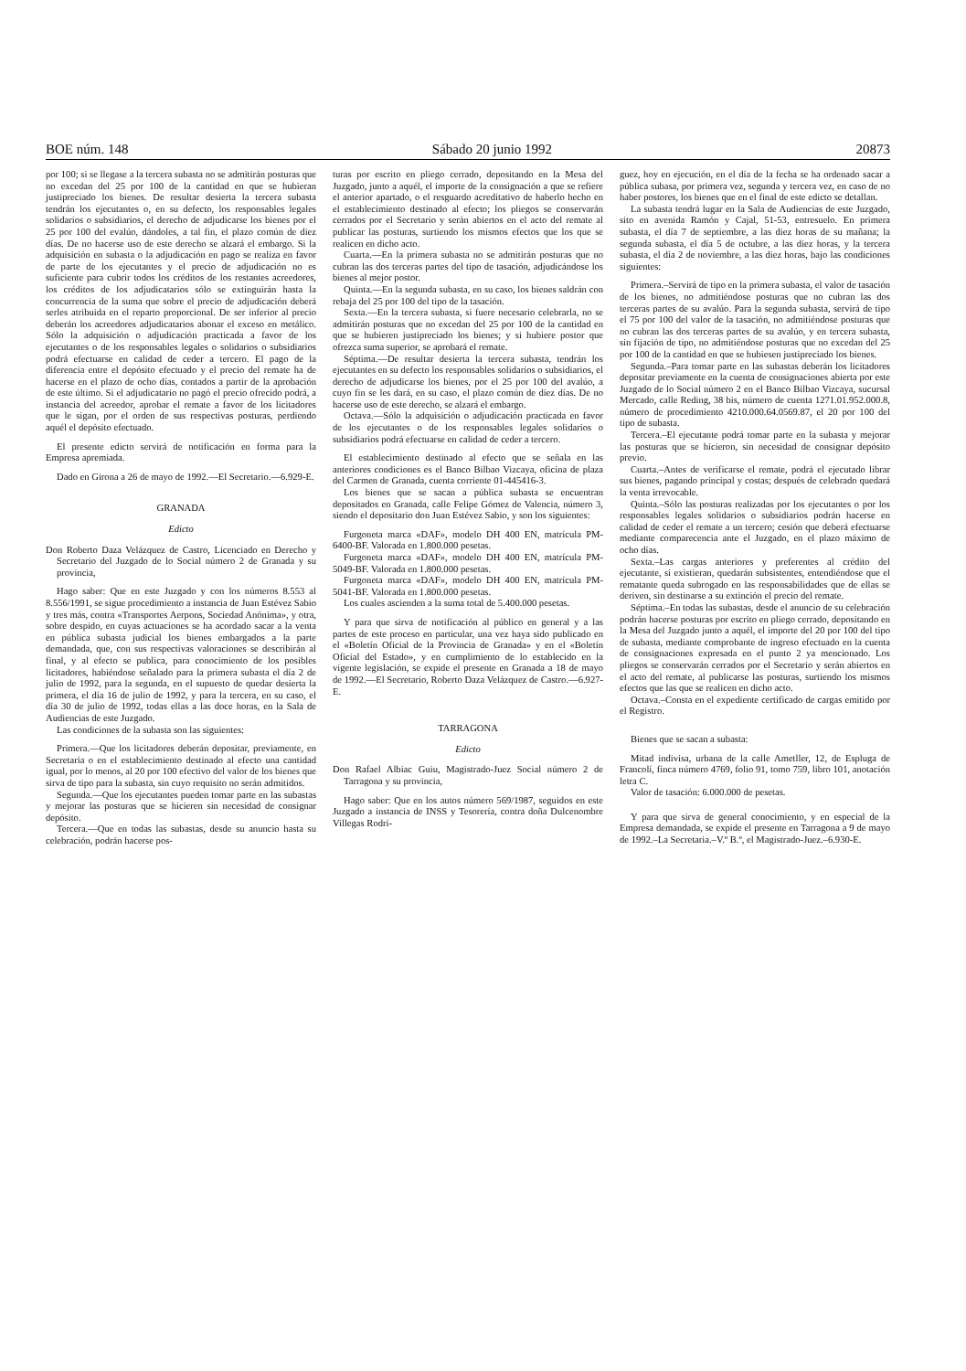BOE núm. 148 Sábado 20 junio 1992 20873
por 100; si se llegase a la tercera subasta no se admitirán posturas que no excedan del 25 por 100 de la cantidad en que se hubieran justipreciado los bienes. De resultar desierta la tercera subasta tendrán los ejecutantes o, en su defecto, los responsables legales solidarios o subsidiarios, el derecho de adjudicarse los bienes por el 25 por 100 del evalúo, dándoles, a tal fin, el plazo común de diez días. De no hacerse uso de este derecho se alzará el embargo. Si la adquisición en subasta o la adjudicación en pago se realiza en favor de parte de los ejecutantes y el precio de adjudicación no es suficiente para cubrir todos los créditos de los restantes acreedores, los créditos de los adjudicatarios sólo se extinguirán hasta la concurrencia de la suma que sobre el precio de adjudicación deberá serles atribuida en el reparto proporcional. De ser inferior al precio deberán los acreedores adjudicatarios abonar el exceso en metálico. Sólo la adquisición o adjudicación practicada a favor de los ejecutantes o de los responsables legales o solidarios o subsidiarios podrá efectuarse en calidad de ceder a tercero. El pago de la diferencia entre el depósito efectuado y el precio del remate ha de hacerse en el plazo de ocho días, contados a partir de la aprobación de este último. Si el adjudicatario no pagó el precio ofrecido podrá, a instancia del acreedor, aprobar el remate a favor de los licitadores que le sigan, por el orden de sus respectivas posturas, perdiendo aquél el depósito efectuado.
El presente edicto servirá de notificación en forma para la Empresa apremiada.
Dado en Girona a 26 de mayo de 1992.—El Secretario.—6.929-E.
GRANADA
Edicto
Don Roberto Daza Velázquez de Castro, Licenciado en Derecho y Secretario del Juzgado de lo Social número 2 de Granada y su provincia,
Hago saber: Que en este Juzgado y con los números 8.553 al 8.556/1991, se sigue procedimiento a instancia de Juan Estévez Sabio y tres más, contra «Transportes Aerpons, Sociedad Anónima», y otra, sobre despido, en cuyas actuaciones se ha acordado sacar a la venta en pública subasta judicial los bienes embargados a la parte demandada, que, con sus respectivas valoraciones se describirán al final, y al efecto se publica, para conocimiento de los posibles licitadores, habiéndose señalado para la primera subasta el día 2 de julio de 1992, para la segunda, en el supuesto de quedar desierta la primera, el día 16 de julio de 1992, y para la tercera, en su caso, el día 30 de julio de 1992, todas ellas a las doce horas, en la Sala de Audiencias de este Juzgado.
Las condiciones de la subasta son las siguientes:
Primera.—Que los licitadores deberán depositar, previamente, en Secretaría o en el establecimiento destinado al efecto una cantidad igual, por lo menos, al 20 por 100 efectivo del valor de los bienes que sirva de tipo para la subasta, sin cuyo requisito no serán admitidos.
Segunda.—Que los ejecutantes pueden tomar parte en las subastas y mejorar las posturas que se hicieren sin necesidad de consignar depósito.
Tercera.—Que en todas las subastas, desde su anuncio hasta su celebración, podrán hacerse pos-
turas por escrito en pliego cerrado, depositando en la Mesa del Juzgado, junto a aquél, el importe de la consignación a que se refiere el anterior apartado, o el resguardo acreditativo de haberlo hecho en el establecimiento destinado al efecto; los pliegos se conservarán cerrados por el Secretario y serán abiertos en el acto del remate al publicar las posturas, surtiendo los mismos efectos que los que se realicen en dicho acto.
Cuarta.—En la primera subasta no se admitirán posturas que no cubran las dos terceras partes del tipo de tasación, adjudicándose los bienes al mejor postor.
Quinta.—En la segunda subasta, en su caso, los bienes saldrán con rebaja del 25 por 100 del tipo de la tasación.
Sexta.—En la tercera subasta, si fuere necesario celebrarla, no se admitirán posturas que no excedan del 25 por 100 de la cantidad en que se hubieren justipreciado los bienes; y si hubiere postor que ofrezca suma superior, se aprobará el remate.
Séptima.—De resultar desierta la tercera subasta, tendrán los ejecutantes en su defecto los responsables solidarios o subsidiarios, el derecho de adjudicarse los bienes, por el 25 por 100 del avalúo, a cuyo fin se les dará, en su caso, el plazo común de diez días. De no hacerse uso de este derecho, se alzará el embargo.
Octava.—Sólo la adquisición o adjudicación practicada en favor de los ejecutantes o de los responsables legales solidarios o subsidiarios podrá efectuarse en calidad de ceder a tercero.
El establecimiento destinado al efecto que se señala en las anteriores condiciones es el Banco Bilbao Vizcaya, oficina de plaza del Carmen de Granada, cuenta corriente 01-445416-3.
Los bienes que se sacan a pública subasta se encuentran depositados en Granada, calle Felipe Gómez de Valencia, número 3, siendo el depositario don Juan Estévez Sabio, y son los siguientes:
Furgoneta marca «DAF», modelo DH 400 EN, matrícula PM-6400-BF. Valorada en 1.800.000 pesetas.
Furgoneta marca «DAF», modelo DH 400 EN, matrícula PM-5049-BF. Valorada en 1.800.000 pesetas.
Furgoneta marca «DAF», modelo DH 400 EN, matrícula PM-5041-BF. Valorada en 1.800.000 pesetas.
Los cuales ascienden a la suma total de 5.400.000 pesetas.
Y para que sirva de notificación al público en general y a las partes de este proceso en particular, una vez haya sido publicado en el «Boletín Oficial de la Provincia de Granada» y en el «Boletín Oficial del Estado», y en cumplimiento de lo establecido en la vigente legislación, se expide el presente en Granada a 18 de mayo de 1992.—El Secretario, Roberto Daza Velázquez de Castro.—6.927-E.
TARRAGONA
Edicto
Don Rafael Albiac Guiu, Magistrado-Juez Social número 2 de Tarragona y su provincia,
Hago saber: Que en los autos número 569/1987, seguidos en este Juzgado a instancia de INSS y Tesorería, contra doña Dulcenombre Villegas Rodrí-
guez, hoy en ejecución, en el día de la fecha se ha ordenado sacar a pública subasa, por primera vez, segunda y tercera vez, en caso de no haber postores, los bienes que en el final de este edicto se detallan.
La subasta tendrá lugar en la Sala de Audiencias de este Juzgado, sito en avenida Ramón y Cajal, 51-53, entresuelo. En primera subasta, el día 7 de septiembre, a las diez horas de su mañana; la segunda subasta, el día 5 de octubre, a las diez horas, y la tercera subasta, el día 2 de noviembre, a las diez horas, bajo las condiciones siguientes:
Primera.–Servirá de tipo en la primera subasta, el valor de tasación de los bienes, no admitiéndose posturas que no cubran las dos terceras partes de su avalúo. Para la segunda subasta, servirá de tipo el 75 por 100 del valor de la tasación, no admitiéndose posturas que no cubran las dos terceras partes de su avalúo, y en tercera subasta, sin fijación de tipo, no admitiéndose posturas que no excedan del 25 por 100 de la cantidad en que se hubiesen justipreciado los bienes.
Segunda.–Para tomar parte en las subastas deberán los licitadores depositar previamente en la cuenta de consignaciones abierta por este Juzgado de lo Social número 2 en el Banco Bilbao Vizcaya, sucursal Mercado, calle Reding, 38 bis, número de cuenta 1271.01.952.000.8, número de procedimiento 4210.000.64.0569.87, el 20 por 100 del tipo de subasta.
Tercera.–El ejecutante podrá tomar parte en la subasta y mejorar las posturas que se hicieron, sin necesidad de consignar depósito previo.
Cuarta.–Antes de verificarse el remate, podrá el ejecutado librar sus bienes, pagando principal y costas; después de celebrado quedará la venta irrevocable.
Quinta.–Sólo las posturas realizadas por los ejecutantes o por los responsables legales solidarios o subsidiarios podrán hacerse en calidad de ceder el remate a un tercero; cesión que deberá efectuarse mediante comparecencia ante el Juzgado, en el plazo máximo de ocho días.
Sexta.–Las cargas anteriores y preferentes al crédito del ejecutante, si existieran, quedarán subsistentes, entendiéndose que el rematante queda subrogado en las responsabilidades que de ellas se deriven, sin destinarse a su extinción el precio del remate.
Séptima.–En todas las subastas, desde el anuncio de su celebración podrán hacerse posturas por escrito en pliego cerrado, depositando en la Mesa del Juzgado junto a aquél, el importe del 20 por 100 del tipo de subasta, mediante comprobante de ingreso efectuado en la cuenta de consignaciones expresada en el punto 2 ya mencionado. Los pliegos se conservarán cerrados por el Secretario y serán abiertos en el acto del remate, al publicarse las posturas, surtiendo los mismos efectos que las que se realicen en dicho acto.
Octava.–Consta en el expediente certificado de cargas emitido por el Registro.
Bienes que se sacan a subasta:
Mitad indivisa, urbana de la calle Ametller, 12, de Espluga de Francolí, finca número 4769, folio 91, tomo 759, libro 101, anotación letra C.
Valor de tasación: 6.000.000 de pesetas.
Y para que sirva de general conocimiento, y en especial de la Empresa demandada, se expide el presente en Tarragona a 9 de mayo de 1992.–La Secretaria.–V.º B.º, el Magistrado-Juez.–6.930-E.